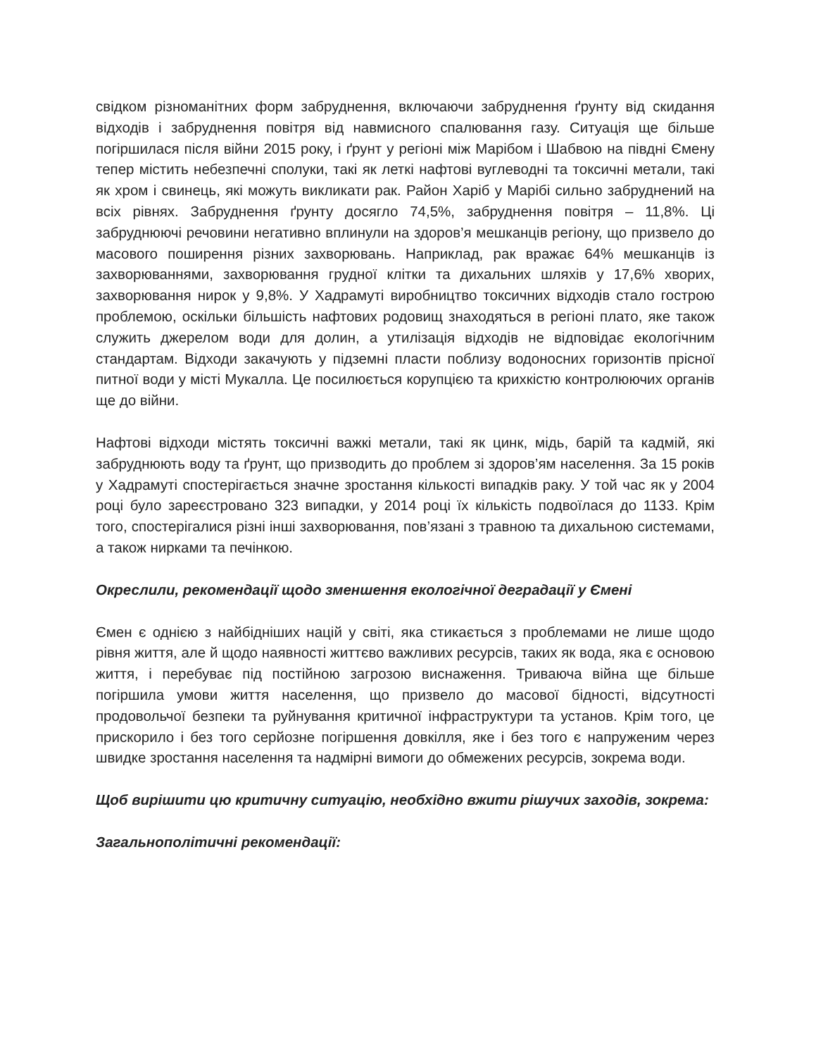свідком різноманітних форм забруднення, включаючи забруднення ґрунту від скидання відходів і забруднення повітря від навмисного спалювання газу. Ситуація ще більше погіршилася після війни 2015 року, і ґрунт у регіоні між Марібом і Шабвою на півдні Ємену тепер містить небезпечні сполуки, такі як леткі нафтові вуглеводні та токсичні метали, такі як хром і свинець, які можуть викликати рак. Район Харіб у Марібі сильно забруднений на всіх рівнях. Забруднення ґрунту досягло 74,5%, забруднення повітря – 11,8%. Ці забруднюючі речовини негативно вплинули на здоров’я мешканців регіону, що призвело до масового поширення різних захворювань. Наприклад, рак вражає 64% мешканців із захворюваннями, захворювання грудної клітки та дихальних шляхів у 17,6% хворих, захворювання нирок у 9,8%. У Хадрамуті виробництво токсичних відходів стало гострою проблемою, оскільки більшість нафтових родовищ знаходяться в регіоні плато, яке також служить джерелом води для долин, а утилізація відходів не відповідає екологічним стандартам. Відходи закачують у підземні пласти поблизу водоносних горизонтів прісної питної води у місті Мукалла. Це посилюється корупцією та крихкістю контролюючих органів ще до війни.
Нафтові відходи містять токсичні важкі метали, такі як цинк, мідь, барій та кадмій, які забруднюють воду та ґрунт, що призводить до проблем зі здоров’ям населення. За 15 років у Хадрамуті спостерігається значне зростання кількості випадків раку. У той час як у 2004 році було зареєстровано 323 випадки, у 2014 році їх кількість подвоїлася до 1133. Крім того, спостерігалися різні інші захворювання, пов’язані з травною та дихальною системами, а також нирками та печінкою.
Окреслили, рекомендації щодо зменшення екологічної деградації у Ємені
Ємен є однією з найбідніших націй у світі, яка стикається з проблемами не лише щодо рівня життя, але й щодо наявності життєво важливих ресурсів, таких як вода, яка є основою життя, і перебуває під постійною загрозою виснаження. Триваюча війна ще більше погіршила умови життя населення, що призвело до масової бідності, відсутності продовольчої безпеки та руйнування критичної інфраструктури та установ. Крім того, це прискорило і без того серйозне погіршення довкілля, яке і без того є напруженим через швидке зростання населення та надмірні вимоги до обмежених ресурсів, зокрема води.
Щоб вирішити цю критичну ситуацію, необхідно вжити рішучих заходів, зокрема:
Загальнополітичні рекомендації: